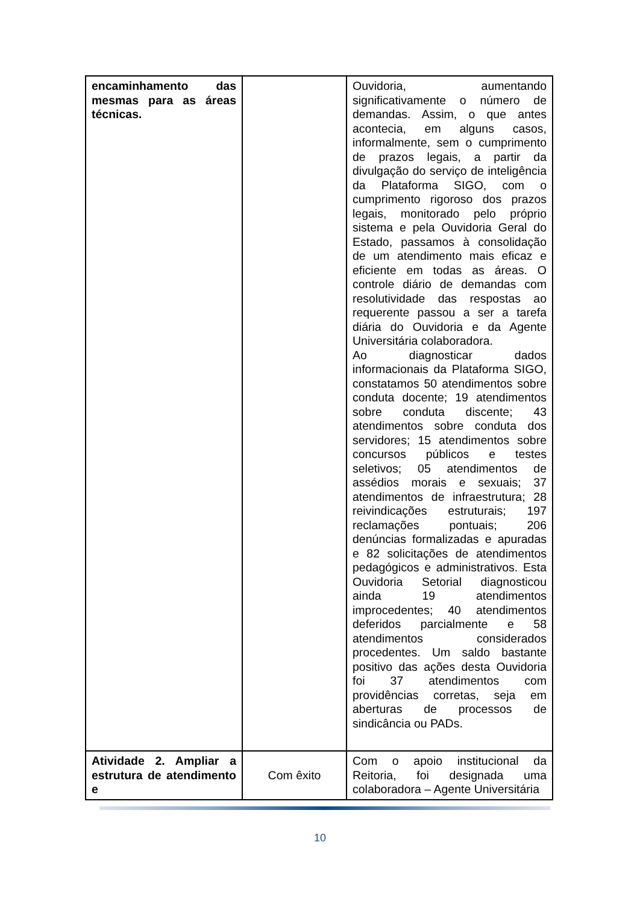| encaminhamento das mesmas para as áreas técnicas. | | Ouvidoria, aumentando significativamente o número de demandas. Assim, o que antes acontecia, em alguns casos, informalmente, sem o cumprimento de prazos legais, a partir da divulgação do serviço de inteligência da Plataforma SIGO, com o cumprimento rigoroso dos prazos legais, monitorado pelo próprio sistema e pela Ouvidoria Geral do Estado, passamos à consolidação de um atendimento mais eficaz e eficiente em todas as áreas. O controle diário de demandas com resolutividade das respostas ao requerente passou a ser a tarefa diária do Ouvidoria e da Agente Universitária colaboradora. Ao diagnosticar dados informacionais da Plataforma SIGO, constatamos 50 atendimentos sobre conduta docente; 19 atendimentos sobre conduta discente; 43 atendimentos sobre conduta dos servidores; 15 atendimentos sobre concursos públicos e testes seletivos; 05 atendimentos de assédios morais e sexuais; 37 atendimentos de infraestrutura; 28 reivindicações estruturais; 197 reclamações pontuais; 206 denúncias formalizadas e apuradas e 82 solicitações de atendimentos pedagógicos e administrativos. Esta Ouvidoria Setorial diagnosticou ainda 19 atendimentos improcedentes; 40 atendimentos deferidos parcialmente e 58 atendimentos considerados procedentes. Um saldo bastante positivo das ações desta Ouvidoria foi 37 atendimentos com providências corretas, seja em aberturas de processos de sindicância ou PADs. |
| Atividade 2. Ampliar a estrutura de atendimento e | Com êxito | Com o apoio institucional da Reitoria, foi designada uma colaboradora – Agente Universitária |
10